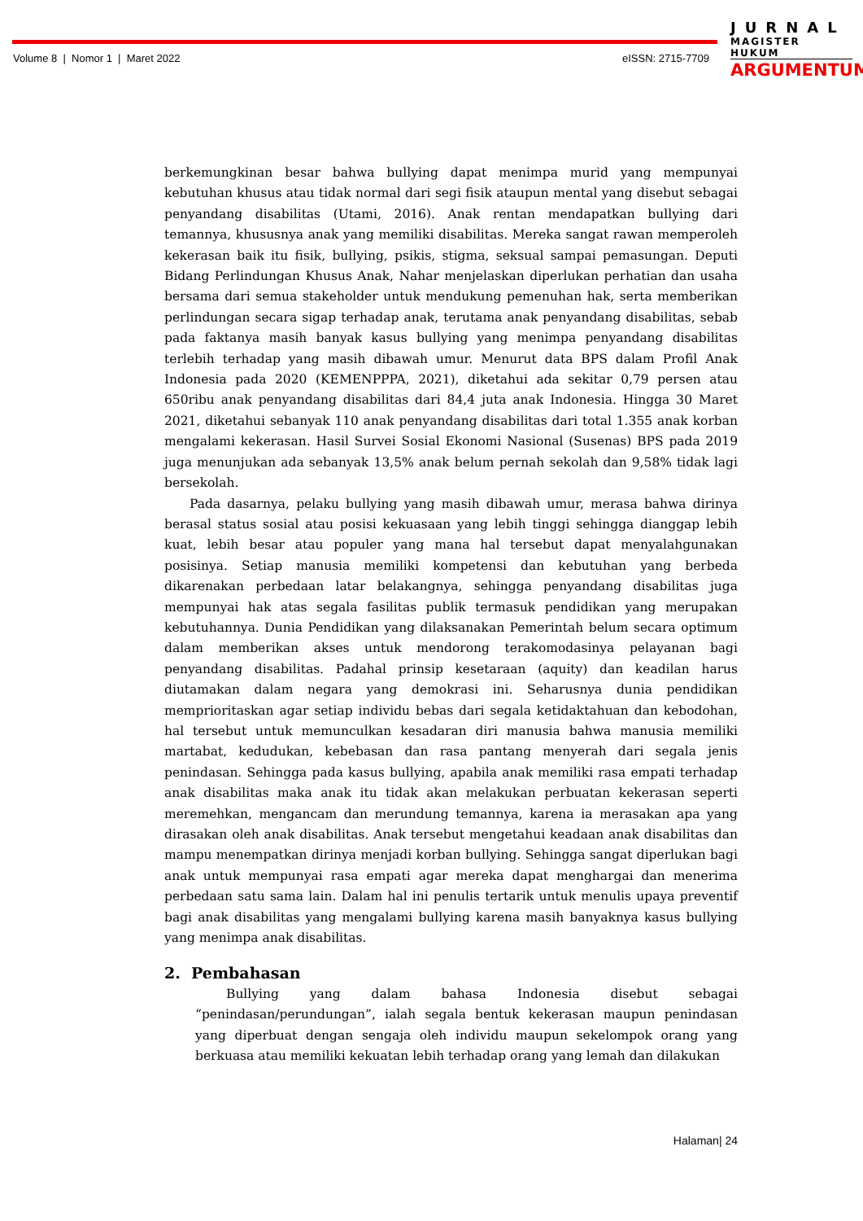Volume 8 | Nomor 1 | Maret 2022
eISSN: 2715-7709
JURNAL
MAGISTER HUKUM
ARGUMENTUM
berkemungkinan besar bahwa bullying dapat menimpa murid yang mempunyai kebutuhan khusus atau tidak normal dari segi fisik ataupun mental yang disebut sebagai penyandang disabilitas (Utami, 2016). Anak rentan mendapatkan bullying dari temannya, khususnya anak yang memiliki disabilitas. Mereka sangat rawan memperoleh kekerasan baik itu fisik, bullying, psikis, stigma, seksual sampai pemasungan. Deputi Bidang Perlindungan Khusus Anak, Nahar menjelaskan diperlukan perhatian dan usaha bersama dari semua stakeholder untuk mendukung pemenuhan hak, serta memberikan perlindungan secara sigap terhadap anak, terutama anak penyandang disabilitas, sebab pada faktanya masih banyak kasus bullying yang menimpa penyandang disabilitas terlebih terhadap yang masih dibawah umur. Menurut data BPS dalam Profil Anak Indonesia pada 2020 (KEMENPPPA, 2021), diketahui ada sekitar 0,79 persen atau 650ribu anak penyandang disabilitas dari 84,4 juta anak Indonesia. Hingga 30 Maret 2021, diketahui sebanyak 110 anak penyandang disabilitas dari total 1.355 anak korban mengalami kekerasan. Hasil Survei Sosial Ekonomi Nasional (Susenas) BPS pada 2019 juga menunjukan ada sebanyak 13,5% anak belum pernah sekolah dan 9,58% tidak lagi bersekolah.
Pada dasarnya, pelaku bullying yang masih dibawah umur, merasa bahwa dirinya berasal status sosial atau posisi kekuasaan yang lebih tinggi sehingga dianggap lebih kuat, lebih besar atau populer yang mana hal tersebut dapat menyalahgunakan posisinya. Setiap manusia memiliki kompetensi dan kebutuhan yang berbeda dikarenakan perbedaan latar belakangnya, sehingga penyandang disabilitas juga mempunyai hak atas segala fasilitas publik termasuk pendidikan yang merupakan kebutuhannya. Dunia Pendidikan yang dilaksanakan Pemerintah belum secara optimum dalam memberikan akses untuk mendorong terakomodasinya pelayanan bagi penyandang disabilitas. Padahal prinsip kesetaraan (aquity) dan keadilan harus diutamakan dalam negara yang demokrasi ini. Seharusnya dunia pendidikan memprioritaskan agar setiap individu bebas dari segala ketidaktahuan dan kebodohan, hal tersebut untuk memunculkan kesadaran diri manusia bahwa manusia memiliki martabat, kedudukan, kebebasan dan rasa pantang menyerah dari segala jenis penindasan. Sehingga pada kasus bullying, apabila anak memiliki rasa empati terhadap anak disabilitas maka anak itu tidak akan melakukan perbuatan kekerasan seperti meremehkan, mengancam dan merundung temannya, karena ia merasakan apa yang dirasakan oleh anak disabilitas. Anak tersebut mengetahui keadaan anak disabilitas dan mampu menempatkan dirinya menjadi korban bullying. Sehingga sangat diperlukan bagi anak untuk mempunyai rasa empati agar mereka dapat menghargai dan menerima perbedaan satu sama lain. Dalam hal ini penulis tertarik untuk menulis upaya preventif bagi anak disabilitas yang mengalami bullying karena masih banyaknya kasus bullying yang menimpa anak disabilitas.
2. Pembahasan
Bullying yang dalam bahasa Indonesia disebut sebagai “penindasan/perundungan”, ialah segala bentuk kekerasan maupun penindasan yang diperbuat dengan sengaja oleh individu maupun sekelompok orang yang berkuasa atau memiliki kekuatan lebih terhadap orang yang lemah dan dilakukan
Halaman| 24